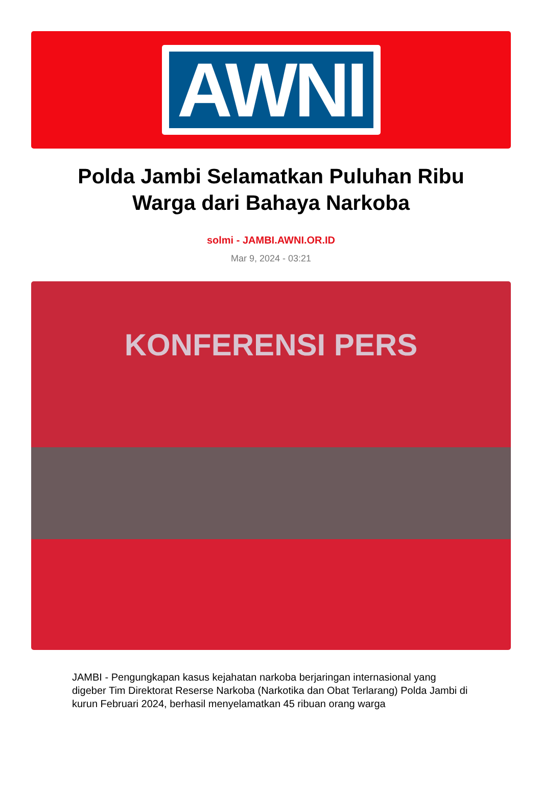AWNI
Polda Jambi Selamatkan Puluhan Ribu Warga dari Bahaya Narkoba
solmi - JAMBI.AWNI.OR.ID
Mar 9, 2024 - 03:21
KONFERENSI PERS
JAMBI - Pengungkapan kasus kejahatan narkoba berjaringan internasional yang digeber Tim Direktorat Reserse Narkoba (Narkotika dan Obat Terlarang) Polda Jambi di kurun Februari 2024, berhasil menyelamatkan 45 ribuan orang warga